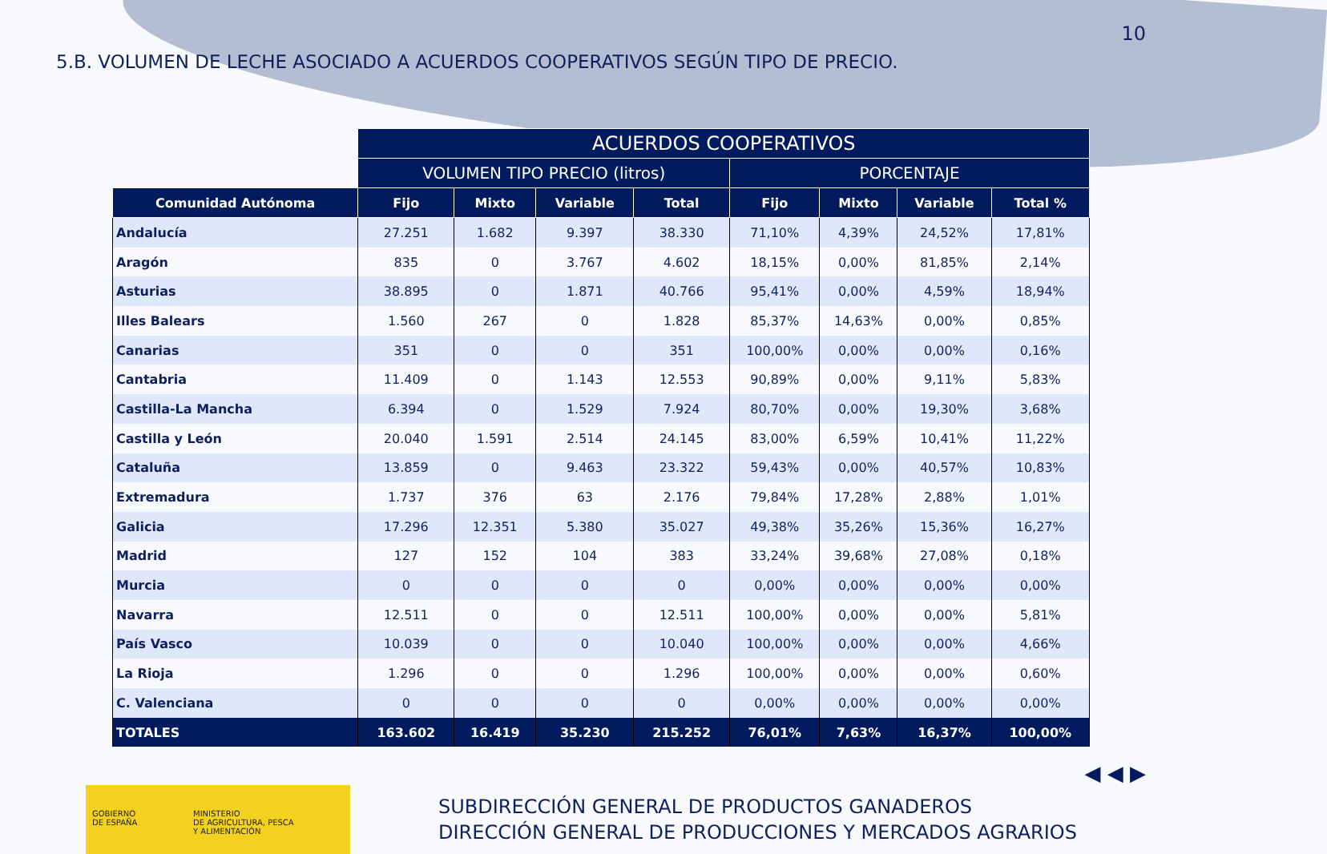10
5.B. VOLUMEN DE LECHE ASOCIADO A ACUERDOS COOPERATIVOS SEGÚN TIPO DE PRECIO.
| | ACUERDOS COOPERATIVOS | | | | | | | |
| --- | --- | --- | --- | --- | --- | --- | --- | --- |
| | VOLUMEN TIPO PRECIO (litros) | | | | PORCENTAJE | | | |
| Comunidad Autónoma | Fijo | Mixto | Variable | Total | Fijo | Mixto | Variable | Total % |
| Andalucía | 27.251 | 1.682 | 9.397 | 38.330 | 71,10% | 4,39% | 24,52% | 17,81% |
| Aragón | 835 | 0 | 3.767 | 4.602 | 18,15% | 0,00% | 81,85% | 2,14% |
| Asturias | 38.895 | 0 | 1.871 | 40.766 | 95,41% | 0,00% | 4,59% | 18,94% |
| Illes Balears | 1.560 | 267 | 0 | 1.828 | 85,37% | 14,63% | 0,00% | 0,85% |
| Canarias | 351 | 0 | 0 | 351 | 100,00% | 0,00% | 0,00% | 0,16% |
| Cantabria | 11.409 | 0 | 1.143 | 12.553 | 90,89% | 0,00% | 9,11% | 5,83% |
| Castilla-La Mancha | 6.394 | 0 | 1.529 | 7.924 | 80,70% | 0,00% | 19,30% | 3,68% |
| Castilla y León | 20.040 | 1.591 | 2.514 | 24.145 | 83,00% | 6,59% | 10,41% | 11,22% |
| Cataluña | 13.859 | 0 | 9.463 | 23.322 | 59,43% | 0,00% | 40,57% | 10,83% |
| Extremadura | 1.737 | 376 | 63 | 2.176 | 79,84% | 17,28% | 2,88% | 1,01% |
| Galicia | 17.296 | 12.351 | 5.380 | 35.027 | 49,38% | 35,26% | 15,36% | 16,27% |
| Madrid | 127 | 152 | 104 | 383 | 33,24% | 39,68% | 27,08% | 0,18% |
| Murcia | 0 | 0 | 0 | 0 | 0,00% | 0,00% | 0,00% | 0,00% |
| Navarra | 12.511 | 0 | 0 | 12.511 | 100,00% | 0,00% | 0,00% | 5,81% |
| País Vasco | 10.039 | 0 | 0 | 10.040 | 100,00% | 0,00% | 0,00% | 4,66% |
| La Rioja | 1.296 | 0 | 0 | 1.296 | 100,00% | 0,00% | 0,00% | 0,60% |
| C. Valenciana | 0 | 0 | 0 | 0 | 0,00% | 0,00% | 0,00% | 0,00% |
| TOTALES | 163.602 | 16.419 | 35.230 | 215.252 | 76,01% | 7,63% | 16,37% | 100,00% |
◀ ◀ ▶
GOBIERNO
DE ESPAÑA
MINISTERIO
DE AGRICULTURA, PESCA
Y ALIMENTACIÓN
SUBDIRECCIÓN GENERAL DE PRODUCTOS GANADEROS
DIRECCIÓN GENERAL DE PRODUCCIONES Y MERCADOS AGRARIOS